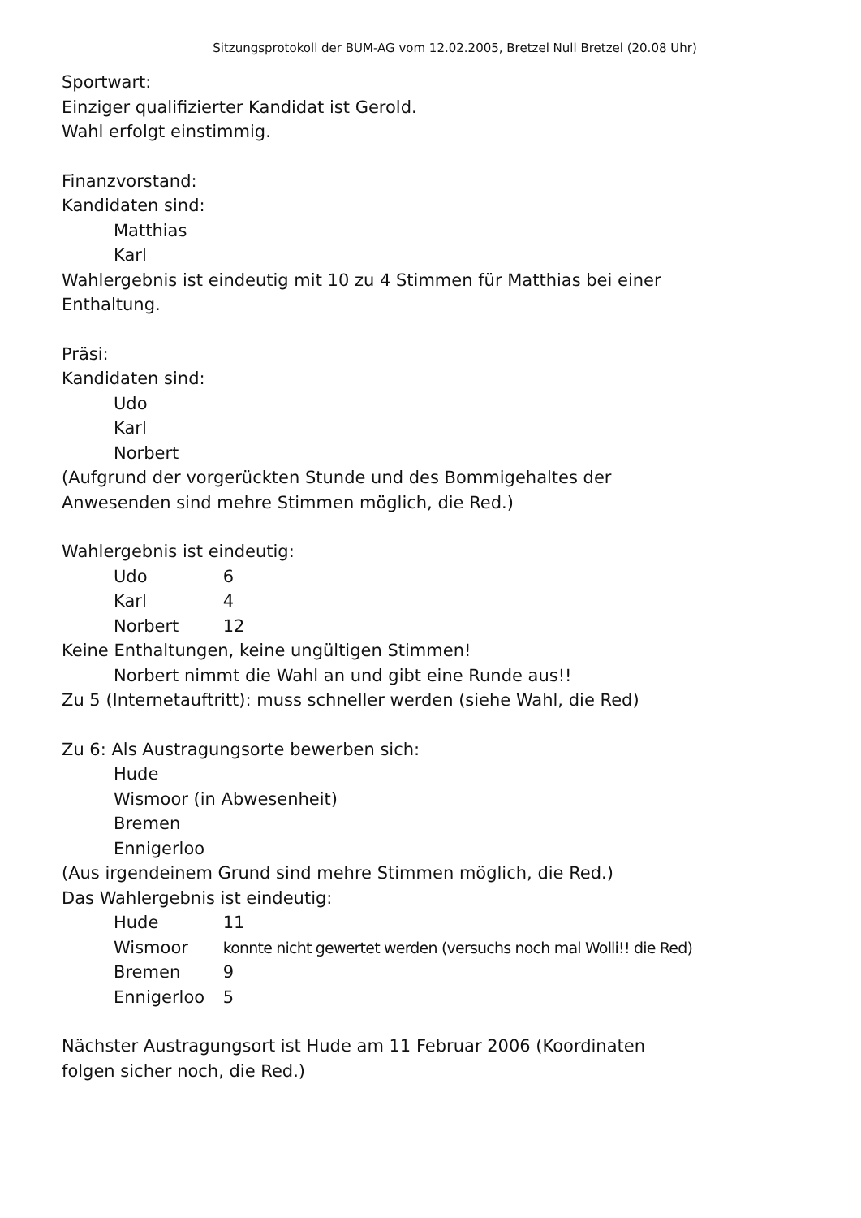Sitzungsprotokoll der BUM-AG vom 12.02.2005, Bretzel Null Bretzel (20.08 Uhr)
Sportwart:
Einziger qualifizierter Kandidat ist Gerold.
Wahl erfolgt einstimmig.
Finanzvorstand:
Kandidaten sind:
Matthias
Karl
Wahlergebnis ist eindeutig mit 10 zu 4 Stimmen für Matthias bei einer
Enthaltung.
Präsi:
Kandidaten sind:
Udo
Karl
Norbert
(Aufgrund der vorgerückten Stunde und des Bommigehaltes der
Anwesenden sind mehre Stimmen möglich, die Red.)
Wahlergebnis ist eindeutig:
Udo 6
Karl 4
Norbert 12
Keine Enthaltungen, keine ungültigen Stimmen!
Norbert nimmt die Wahl an und gibt eine Runde aus!!
Zu 5 (Internetauftritt): muss schneller werden (siehe Wahl, die Red)
Zu 6: Als Austragungsorte bewerben sich:
Hude
Wismoor (in Abwesenheit)
Bremen
Ennigerloo
(Aus irgendeinem Grund sind mehre Stimmen möglich, die Red.)
Das Wahlergebnis ist eindeutig:
Hude 11
Wismoor konnte nicht gewertet werden (versuchs noch mal Wolli!! die Red)
Bremen 9
Ennigerloo 5
Nächster Austragungsort ist Hude am 11 Februar 2006 (Koordinaten
folgen sicher noch, die Red.)